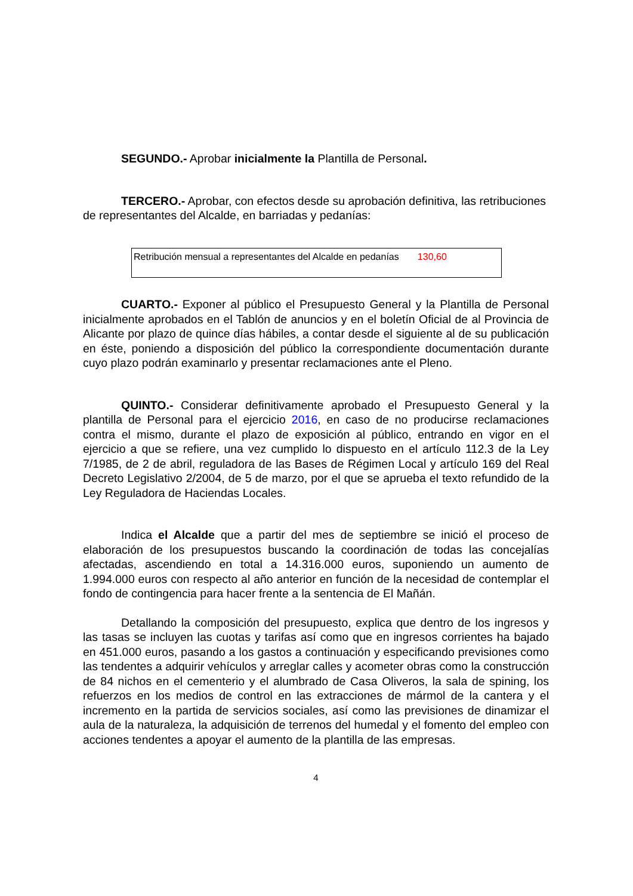SEGUNDO.- Aprobar inicialmente la Plantilla de Personal.
TERCERO.- Aprobar, con efectos desde su aprobación definitiva, las retribuciones de representantes del Alcalde, en barriadas y pedanías:
| Retribución mensual a representantes del Alcalde en pedanías 130,60 |
CUARTO.- Exponer al público el Presupuesto General y la Plantilla de Personal inicialmente aprobados en el Tablón de anuncios y en el boletín Oficial de al Provincia de Alicante por plazo de quince días hábiles, a contar desde el siguiente al de su publicación en éste, poniendo a disposición del público la correspondiente documentación durante cuyo plazo podrán examinarlo y presentar reclamaciones ante el Pleno.
QUINTO.- Considerar definitivamente aprobado el Presupuesto General y la plantilla de Personal para el ejercicio 2016, en caso de no producirse reclamaciones contra el mismo, durante el plazo de exposición al público, entrando en vigor en el ejercicio a que se refiere, una vez cumplido lo dispuesto en el artículo 112.3 de la Ley 7/1985, de 2 de abril, reguladora de las Bases de Régimen Local y artículo 169 del Real Decreto Legislativo 2/2004, de 5 de marzo, por el que se aprueba el texto refundido de la Ley Reguladora de Haciendas Locales.
Indica el Alcalde que a partir del mes de septiembre se inició el proceso de elaboración de los presupuestos buscando la coordinación de todas las concejalías afectadas, ascendiendo en total a 14.316.000 euros, suponiendo un aumento de 1.994.000 euros con respecto al año anterior en función de la necesidad de contemplar el fondo de contingencia para hacer frente a la sentencia de El Mañán.
Detallando la composición del presupuesto, explica que dentro de los ingresos y las tasas se incluyen las cuotas y tarifas así como que en ingresos corrientes ha bajado en 451.000 euros, pasando a los gastos a continuación y especificando previsiones como las tendentes a adquirir vehículos y arreglar calles y acometer obras como la construcción de 84 nichos en el cementerio y el alumbrado de Casa Oliveros, la sala de spining, los refuerzos en los medios de control en las extracciones de mármol de la cantera y el incremento en la partida de servicios sociales, así como las previsiones de dinamizar el aula de la naturaleza, la adquisición de terrenos del humedal y el fomento del empleo con acciones tendentes a apoyar el aumento de la plantilla de las empresas.
4